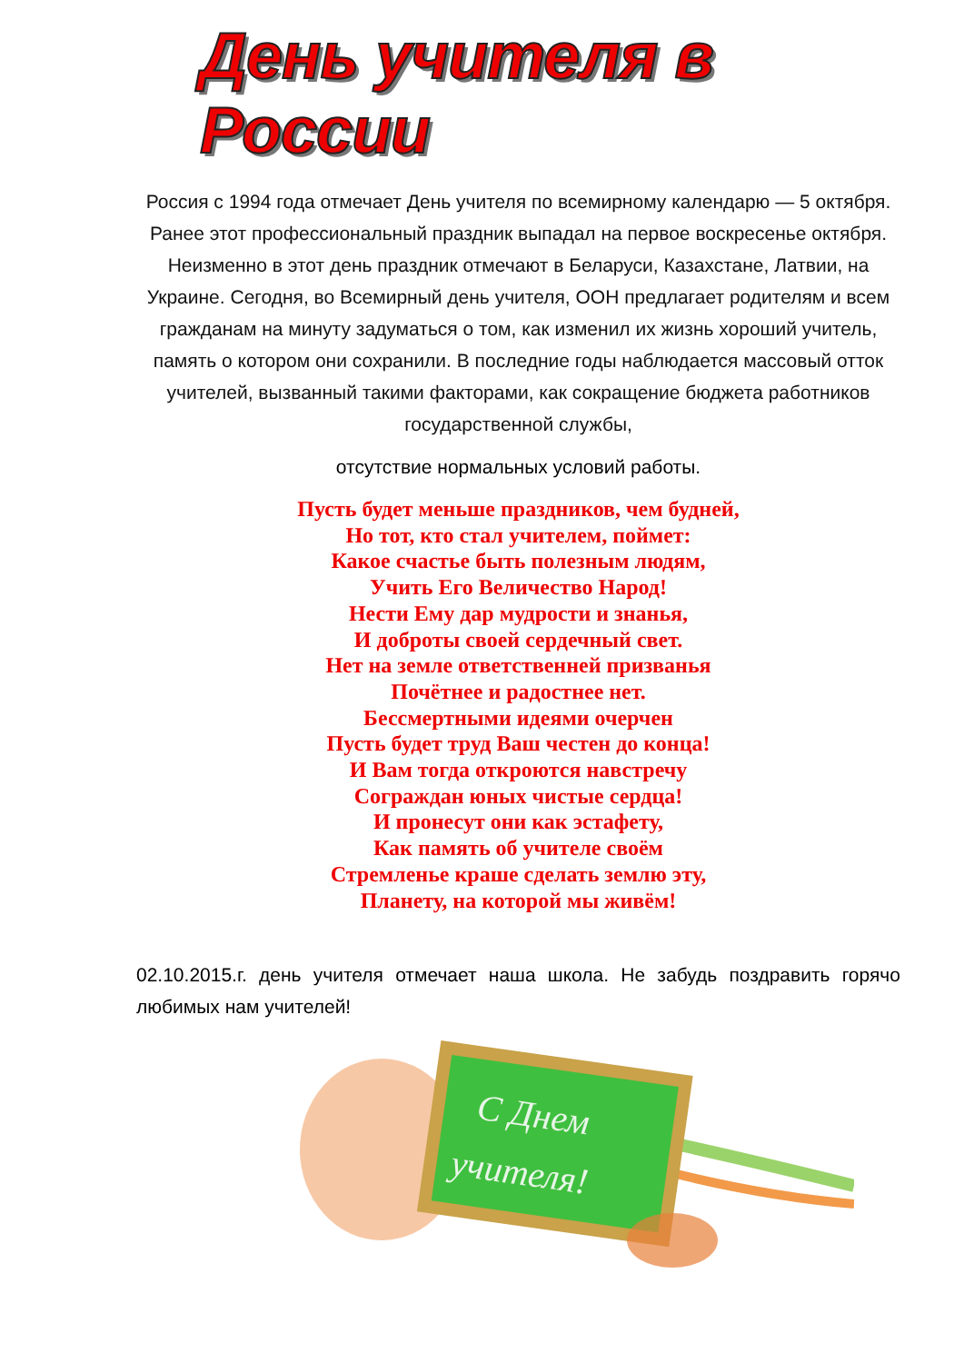День учителя в России
Россия с 1994 года отмечает День учителя по всемирному календарю — 5 октября. Ранее этот профессиональный праздник выпадал на первое воскресенье октября. Неизменно в этот день праздник отмечают в Беларуси, Казахстане, Латвии, на Украине. Сегодня, во Всемирный день учителя, ООН предлагает родителям и всем гражданам на минуту задуматься о том, как изменил их жизнь хороший учитель, память о котором они сохранили. В последние годы наблюдается массовый отток учителей, вызванный такими факторами, как сокращение бюджета работников государственной службы,
отсутствие нормальных условий работы.
Пусть будет меньше праздников, чем будней,
Но тот, кто стал учителем, поймет:
Какое счастье быть полезным людям,
Учить Его Величество Народ!
Нести Ему дар мудрости и знанья,
И доброты своей сердечный свет.
Нет на земле ответственней призванья
Почётнее и радостнее нет.
Бессмертными идеями очерчен
Пусть будет труд Ваш честен до конца!
И Вам тогда откроются навстречу
Сограждан юных чистые сердца!
И пронесут они как эстафету,
Как память об учителе своём
Стремленье краше сделать землю эту,
Планету, на которой мы живём!
02.10.2015.г. день учителя отмечает наша школа. Не забудь поздравить горячо любимых нам учителей!
С Днем
учителя!